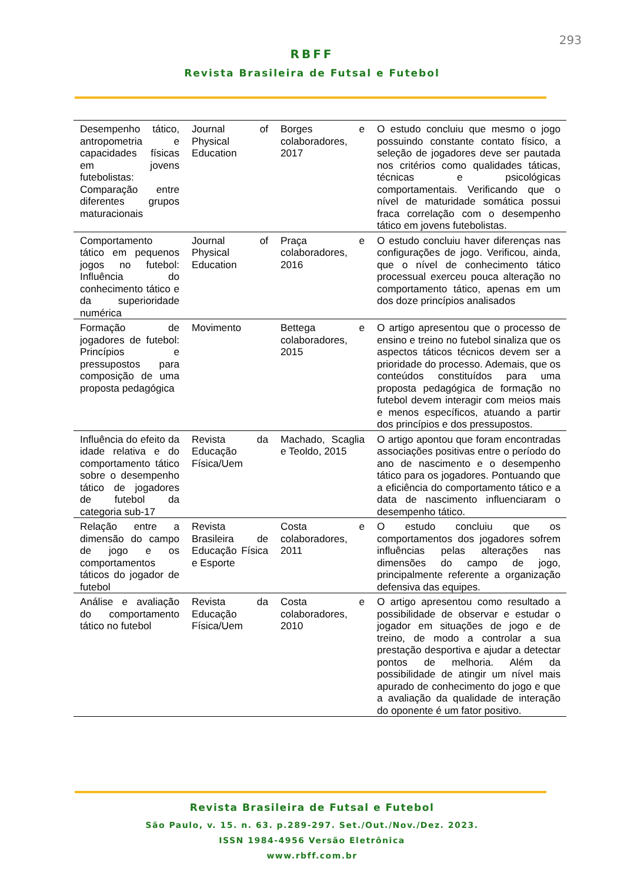293
RBFF
Revista Brasileira de Futsal e Futebol
| Desempenho tático, antropometria e capacidades físicas em jovens futebolistas: Comparação entre diferentes grupos maturacionais | Journal of Physical Education | Borges e colaboradores, 2017 | O estudo concluiu que mesmo o jogo possuindo constante contato físico, a seleção de jogadores deve ser pautada nos critérios como qualidades táticas, técnicas e psicológicas comportamentais. Verificando que o nível de maturidade somática possui fraca correlação com o desempenho tático em jovens futebolistas. |
| Comportamento tático em pequenos jogos no futebol: Influência do conhecimento tático e da superioridade numérica | Journal of Physical Education | Praça e colaboradores, 2016 | O estudo concluiu haver diferenças nas configurações de jogo. Verificou, ainda, que o nível de conhecimento tático processual exerceu pouca alteração no comportamento tático, apenas em um dos doze princípios analisados |
| Formação de jogadores de futebol: Princípios e pressupostos para composição de uma proposta pedagógica | Movimento | Bettega e colaboradores, 2015 | O artigo apresentou que o processo de ensino e treino no futebol sinaliza que os aspectos táticos técnicos devem ser a prioridade do processo. Ademais, que os conteúdos constituídos para uma proposta pedagógica de formação no futebol devem interagir com meios mais e menos específicos, atuando a partir dos princípios e dos pressupostos. |
| Influência do efeito da idade relativa e do comportamento tático sobre o desempenho tático de jogadores de futebol da categoria sub-17 | Revista da Educação Física/Uem | Machado, Scaglia e Teoldo, 2015 | O artigo apontou que foram encontradas associações positivas entre o período do ano de nascimento e o desempenho tático para os jogadores. Pontuando que a eficiência do comportamento tático e a data de nascimento influenciaram o desempenho tático. |
| Relação entre a dimensão do campo de jogo e os comportamentos táticos do jogador de futebol | Revista Brasileira de Educação Física e Esporte | Costa e colaboradores, 2011 | O estudo concluiu que os comportamentos dos jogadores sofrem influências pelas alterações nas dimensões do campo de jogo, principalmente referente a organização defensiva das equipes. |
| Análise e avaliação do comportamento tático no futebol | Revista da Educação Física/Uem | Costa e colaboradores, 2010 | O artigo apresentou como resultado a possibilidade de observar e estudar o jogador em situações de jogo e de treino, de modo a controlar a sua prestação desportiva e ajudar a detectar pontos de melhoria. Além da possibilidade de atingir um nível mais apurado de conhecimento do jogo e que a avaliação da qualidade de interação do oponente é um fator positivo. |
Revista Brasileira de Futsal e Futebol
São Paulo, v. 15. n. 63. p.289-297. Set./Out./Nov./Dez. 2023.
ISSN 1984-4956 Versão Eletrônica
www.rbff.com.br